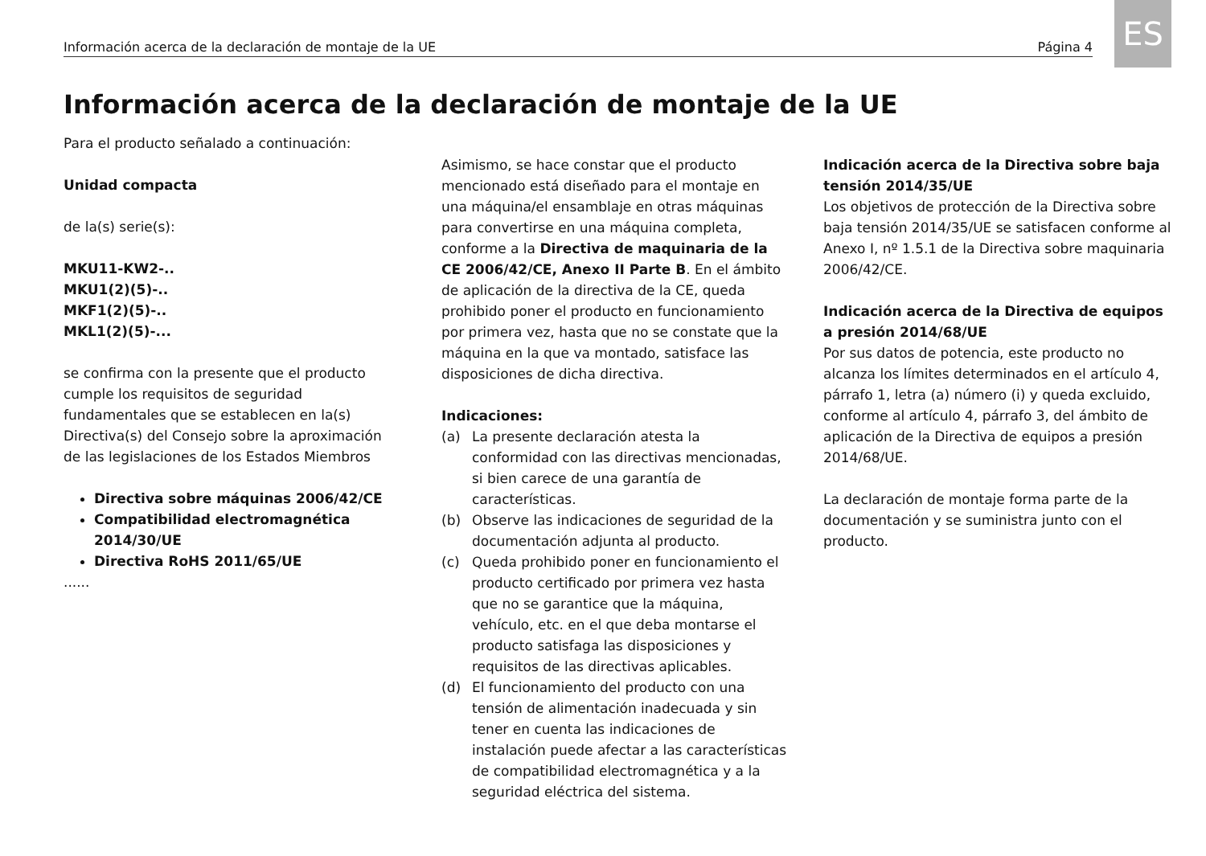ES
Información acerca de la declaración de montaje de la UE Página 4
Información acerca de la declaración de montaje de la UE
Para el producto señalado a continuación:
Unidad compacta
de la(s) serie(s):
MKU11-KW2-..
MKU1(2)(5)-..
MKF1(2)(5)-..
MKL1(2)(5)-...
se confirma con la presente que el producto cumple los requisitos de seguridad fundamentales que se establecen en la(s) Directiva(s) del Consejo sobre la aproximación de las legislaciones de los Estados Miembros
Directiva sobre máquinas 2006/42/CE
Compatibilidad electromagnética 2014/30/UE
Directiva RoHS 2011/65/UE
......
Asimismo, se hace constar que el producto mencionado está diseñado para el montaje en una máquina/el ensamblaje en otras máquinas para convertirse en una máquina completa, conforme a la Directiva de maquinaria de la CE 2006/42/CE, Anexo II Parte B. En el ámbito de aplicación de la directiva de la CE, queda prohibido poner el producto en funcionamiento por primera vez, hasta que no se constate que la máquina en la que va montado, satisface las disposiciones de dicha directiva.
Indicaciones:
(a) La presente declaración atesta la conformidad con las directivas mencionadas, si bien carece de una garantía de características.
(b) Observe las indicaciones de seguridad de la documentación adjunta al producto.
(c) Queda prohibido poner en funcionamiento el producto certificado por primera vez hasta que no se garantice que la máquina, vehículo, etc. en el que deba montarse el producto satisfaga las disposiciones y requisitos de las directivas aplicables.
(d) El funcionamiento del producto con una tensión de alimentación inadecuada y sin tener en cuenta las indicaciones de instalación puede afectar a las características de compatibilidad electromagnética y a la seguridad eléctrica del sistema.
Indicación acerca de la Directiva sobre baja tensión 2014/35/UE
Los objetivos de protección de la Directiva sobre baja tensión 2014/35/UE se satisfacen conforme al Anexo I, nº 1.5.1 de la Directiva sobre maquinaria 2006/42/CE.
Indicación acerca de la Directiva de equipos a presión 2014/68/UE
Por sus datos de potencia, este producto no alcanza los límites determinados en el artículo 4, párrafo 1, letra (a) número (i) y queda excluido, conforme al artículo 4, párrafo 3, del ámbito de aplicación de la Directiva de equipos a presión 2014/68/UE.
La declaración de montaje forma parte de la documentación y se suministra junto con el producto.